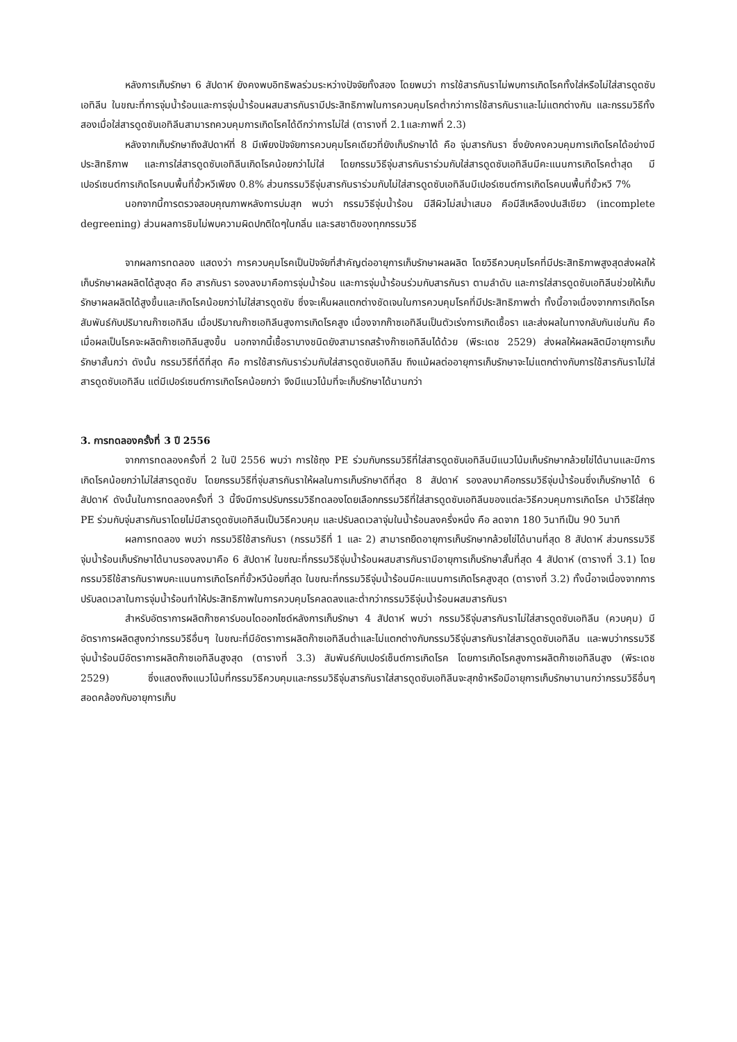หลังการเก็บรักษา 6 สัปดาห์ ยังคงพบอิทธิพลร่วมระหว่างปัจจัยทั้งสอง โดยพบว่า การใช้สารกันราไม่พบการเกิดโรคทั้งใส่หรือไม่ใส่สารดูดซับเอทิลีน ในขณะที่การจุ่มน้ำร้อนและการจุ่มน้ำร้อนผสมสารกันรามีประสิทธิภาพในการควบคุมโรคต่ำกว่าการใช้สารกันราและไม่แตกต่างกัน และกรรมวิธีทั้งสองเมื่อใส่สารดูดซับเอทิลีนสามารถควบคุมการเกิดโรคได้ดีกว่าการไม่ใส่ (ตารางที่ 2.1และภาพที่ 2.3)
หลังจากเก็บรักษาถึงสัปดาห์ที่ 8 มีเพียงปัจจัยการควบคุมโรคเดียวที่ยังเก็บรักษาได้ คือ จุ่มสารกันรา ซึ่งยังคงควบคุมการเกิดโรคได้อย่างมีประสิทธิภาพ และการใส่สารดูดซับเอทิลีนเกิดโรคน้อยกว่าไม่ใส่ โดยกรรมวิธีจุ่มสารกันราร่วมกับใส่สารดูดซับเอทิลีนมีคะแนนการเกิดโรคต่ำสุด มีเปอร์เซนต์การเกิดโรคบนพื้นที่ขั้วหวีเพียง 0.8% ส่วนกรรมวิธีจุ่มสารกันราร่วมกับไม่ใส่สารดูดซับเอทิลีนมีเปอร์เซนต์การเกิดโรคบนพื้นที่ขั้วหวี 7%
นอกจากนี้การตรวจสอบคุณภาพหลังการบ่มสุก พบว่า กรรมวิธีจุ่มน้ำร้อน มีสีผิวไม่สม่ำเสมอ คือมีสีเหลืองปนสีเขียว (incomplete degreening) ส่วนผลการชิมไม่พบความผิดปกติใดๆในกลิ่น และรสชาติของทุกกรรมวิธี
จากผลการทดลอง แสดงว่า การควบคุมโรคเป็นปัจจัยที่สำคัญต่ออายุการเก็บรักษาผลผลิต โดยวิธีควบคุมโรคที่มีประสิทธิภาพสูงสุดส่งผลให้เก็บรักษาผลผลิตได้สูงสุด คือ สารกันรา รองลงมาคือการจุ่มน้ำร้อน และการจุ่มน้ำร้อนร่วมกับสารกันรา ตามลำดับ และการใส่สารดูดซับเอทิลีนช่วยให้เก็บรักษาผลผลิตได้สูงขึ้นและเกิดโรคน้อยกว่าไม่ใส่สารดูดซับ ซึ่งจะเห็นผลแตกต่างชัดเจนในการควบคุมโรคที่มีประสิทธิภาพต่ำ ทั้งนี้อาจเนื่องจากการเกิดโรคสัมพันธ์กับปริมาณก๊าซเอทิลีน เมื่อปริมาณก๊าซเอทิลีนสูงการเกิดโรคสูง เนื่องจากก๊าซเอทิลีนเป็นตัวเร่งการเกิดเชื้อรา และส่งผลในทางกลับกันเช่นกัน คือ เมื่อผลเป็นโรคจะผลิตก๊าซเอทิลีนสูงขึ้น นอกจากนี้เชื้อราบางชนิดยังสามารถสร้างก๊าซเอทิลีนได้ด้วย (พีระเดช 2529) ส่งผลให้ผลผลิตมีอายุการเก็บรักษาสั้นกว่า ดังนั้น กรรมวิธีที่ดีที่สุด คือ การใช้สารกันราร่วมกับใส่สารดูดซับเอทิลีน ถึงแม้ผลต่ออายุการเก็บรักษาจะไม่แตกต่างกับการใช้สารกันราไม่ใส่สารดูดซับเอทิลีน แต่มีเปอร์เซนต์การเกิดโรคน้อยกว่า จึงมีแนวโน้มที่จะเก็บรักษาได้นานกว่า
3. การทดลองครั้งที่ 3 ปี 2556
จากการทดลองครั้งที่ 2 ในปี 2556 พบว่า การใช้ถุง PE ร่วมกับกรรมวิธีที่ใส่สารดูดซับเอทิลีนมีแนวโน้มเก็บรักษากล้วยไข่ได้นานและมีการเกิดโรคน้อยกว่าไม่ใส่สารดูดซับ โดยกรรมวิธีที่จุ่มสารกันราให้ผลในการเก็บรักษาดีที่สุด 8 สัปดาห์ รองลงมาคือกรรมวิธีจุ่มน้ำร้อนซึ่งเก็บรักษาได้ 6 สัปดาห์ ดังนั้นในการทดลองครั้งที่ 3 นี้จึงมีการปรับกรรมวิธีทดลองโดยเลือกกรรมวิธีที่ใส่สารดูดซับเอทิลีนของแต่ละวิธีควบคุมการเกิดโรค นำวิธีใส่ถุง PE ร่วมกับจุ่มสารกันราโดยไม่มีสารดูดซับเอทิลีนเป็นวิธีควบคุม และปรับลดเวลาจุ่มในน้ำร้อนลงครึ่งหนึ่ง คือ ลดจาก 180 วินาทีเป็น 90 วินาที
ผลการทดลอง พบว่า กรรมวิธีใช้สารกันรา (กรรมวิธีที่ 1 และ 2) สามารถยืดอายุการเก็บรักษากล้วยไข่ได้นานที่สุด 8 สัปดาห์ ส่วนกรรมวิธีจุ่มน้ำร้อนเก็บรักษาได้นานรองลงมาคือ 6 สัปดาห์ ในขณะที่กรรมวิธีจุ่มน้ำร้อนผสมสารกันรามีอายุการเก็บรักษาสั้นที่สุด 4 สัปดาห์ (ตารางที่ 3.1) โดยกรรมวิธีใช้สารกันราพบคะแนนการเกิดโรคที่ขั้วหวีน้อยที่สุด ในขณะที่กรรมวิธีจุ่มน้ำร้อนมีคะแนนการเกิดโรคสูงสุด (ตารางที่ 3.2) ทั้งนี้อาจเนื่องจากการปรับลดเวลาในการจุ่มน้ำร้อนทำให้ประสิทธิภาพในการควบคุมโรคลดลงและต่ำกว่ากรรมวิธีจุ่มน้ำร้อนผสมสารกันรา
สำหรับอัตราการผลิตก๊าซคาร์บอนไดออกไซด์หลังการเก็บรักษา 4 สัปดาห์ พบว่า กรรมวิธีจุ่มสารกันราไม่ใส่สารดูดซับเอทิลีน (ควบคุม) มีอัตราการผลิตสูงกว่ากรรมวิธีอื่นๆ ในขณะที่มีอัตราการผลิตก๊าซเอทิลีนต่ำและไม่แตกต่างกับกรรมวิธีจุ่มสารกันราใส่สารดูดซับเอทิลีน และพบว่ากรรมวิธีจุ่มน้ำร้อนมีอัตราการผลิตก๊าซเอทิลีนสูงสุด (ตารางที่ 3.3) สัมพันธ์กับเปอร์เซ็นต์การเกิดโรค โดยการเกิดโรคสูงการผลิตก๊าซเอทิลีนสูง (พีระเดช 2529) ซึ่งแสดงถึงแนวโน้มที่กรรมวิธีควบคุมและกรรมวิธีจุ่มสารกันราใส่สารดูดซับเอทิลีนจะสุกช้าหรือมีอายุการเก็บรักษานานกว่ากรรมวิธีอื่นๆ สอดคล้องกับอายุการเก็บ